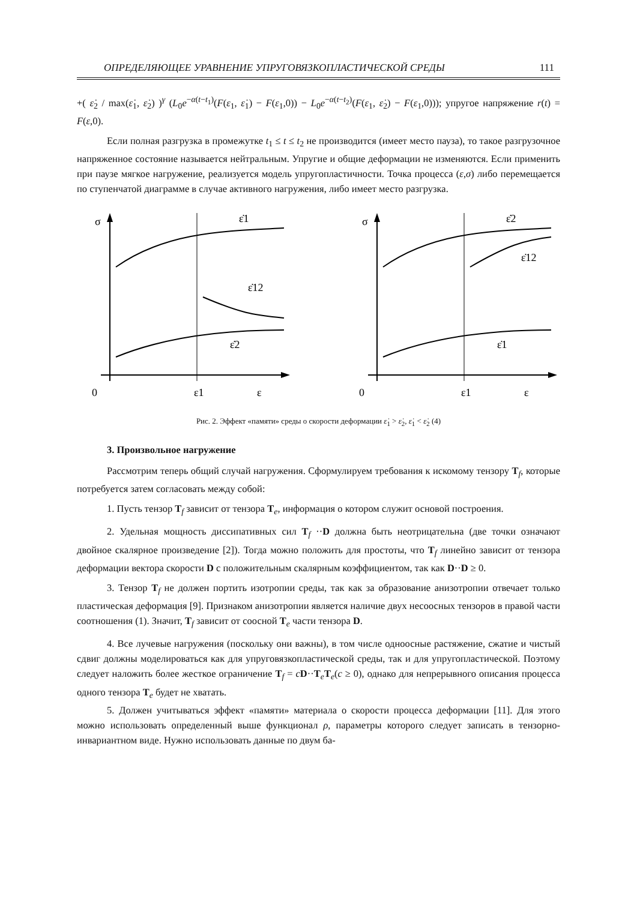ОПРЕДЕЛЯЮЩЕЕ УРАВНЕНИЕ УПРУГОВЯЗКОПЛАСТИЧЕСКОЙ СРЕДЫ 111
+( ε̇<sub>2</sub> / max(ε̇<sub>1</sub>, ε̇<sub>2</sub>) )<sup>γ</sup> (L<sub>0</sub>e<sup>−α(t−t<sub>1</sub>)</sup>(F(ε<sub>1</sub>, ε̇<sub>1</sub>) − F(ε<sub>1</sub>,0)) − L<sub>0</sub>e<sup>−α(t−t<sub>2</sub>)</sup>(F(ε<sub>1</sub>, ε̇<sub>2</sub>) − F(ε<sub>1</sub>,0))); упругое напряжение r(t) = F(ε,0).
Если полная разгрузка в промежутке t<sub>1</sub> ≤ t ≤ t<sub>2</sub> не производится (имеет место пауза), то такое разгрузочное напряженное состояние называется нейтральным. Упругие и общие деформации не изменяются. Если применить при паузе мягкое нагружение, реализуется модель упругопластичности. Точка процесса (ε,σ) либо перемещается по ступенчатой диаграмме в случае активного нагружения, либо имеет место разгрузка.
σ
ε̇1
ε̇12
ε̇2
0
ε1
ε
σ
ε̇2
ε̇12
ε̇1
0
ε1
ε
Рис. 2. Эффект «памяти» среды о скорости деформации ε̇<sub>1</sub> > ε̇<sub>2</sub>, ε̇<sub>1</sub> < ε̇<sub>2</sub> (4)
3. Произвольное нагружение
Рассмотрим теперь общий случай нагружения. Сформулируем требования к искомому тензору T<sub>f</sub>, которые потребуется затем согласовать между собой:
1. Пусть тензор T<sub>f</sub> зависит от тензора T<sub>e</sub>, информация о котором служит основой построения.
2. Удельная мощность диссипативных сил T<sub>f</sub> ··D должна быть неотрицательна (две точки означают двойное скалярное произведение [2]). Тогда можно положить для простоты, что T<sub>f</sub> линейно зависит от тензора деформации вектора скорости D с положительным скалярным коэффициентом, так как D··D ≥ 0.
3. Тензор T<sub>f</sub> не должен портить изотропии среды, так как за образование анизотропии отвечает только пластическая деформация [9]. Признаком анизотропии является наличие двух несоосных тензоров в правой части соотношения (1). Значит, T<sub>f</sub> зависит от соосной T<sub>e</sub> части тензора D.
4. Все лучевые нагружения (поскольку они важны), в том числе одноосные растяжение, сжатие и чистый сдвиг должны моделироваться как для упруговязкопластической среды, так и для упругопластической. Поэтому следует наложить более жесткое ограничение T<sub>f</sub> = cD··T<sub>e</sub>T<sub>e</sub>(c ≥ 0), однако для непрерывного описания процесса одного тензора T<sub>e</sub> будет не хватать.
5. Должен учитываться эффект «памяти» материала о скорости процесса деформации [11]. Для этого можно использовать определенный выше функционал ρ, параметры которого следует записать в тензорно-инвариантном виде. Нужно использовать данные по двум ба-